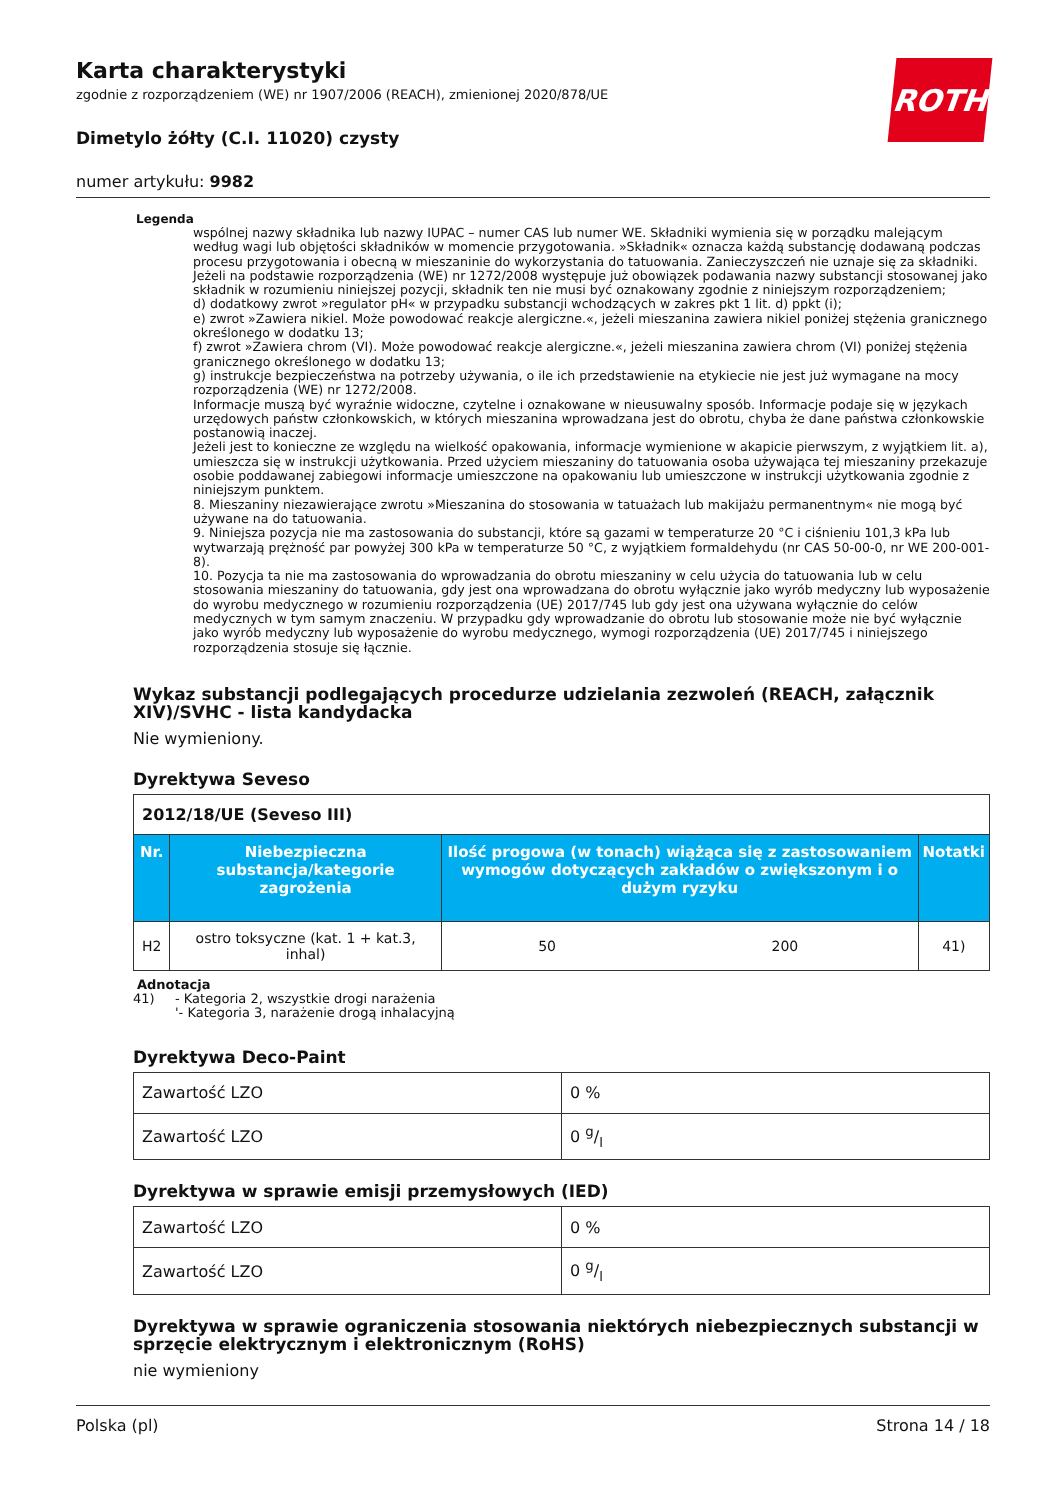ROTH
Karta charakterystyki
zgodnie z rozporządzeniem (WE) nr 1907/2006 (REACH), zmienionej 2020/878/UE
Dimetylo żółty (C.I. 11020) czysty
numer artykułu: 9982
Legenda
wspólnej nazwy składnika lub nazwy IUPAC – numer CAS lub numer WE. Składniki wymienia się w porządku malejącym według wagi lub objętości składników w momencie przygotowania. »Składnik« oznacza każdą substancję dodawaną podczas procesu przygotowania i obecną w mieszaninie do wykorzystania do tatuowania. Zanieczyszczeń nie uznaje się za składniki. Jeżeli na podstawie rozporządzenia (WE) nr 1272/2008 występuje już obowiązek podawania nazwy substancji stosowanej jako składnik w rozumieniu niniejszej pozycji, składnik ten nie musi być oznakowany zgodnie z niniejszym rozporządzeniem;
d) dodatkowy zwrot »regulator pH« w przypadku substancji wchodzących w zakres pkt 1 lit. d) ppkt (i);
e) zwrot »Zawiera nikiel. Może powodować reakcje alergiczne.«, jeżeli mieszanina zawiera nikiel poniżej stężenia granicznego określonego w dodatku 13;
f) zwrot »Zawiera chrom (VI). Może powodować reakcje alergiczne.«, jeżeli mieszanina zawiera chrom (VI) poniżej stężenia granicznego określonego w dodatku 13;
g) instrukcje bezpieczeństwa na potrzeby używania, o ile ich przedstawienie na etykiecie nie jest już wymagane na mocy rozporządzenia (WE) nr 1272/2008.
Informacje muszą być wyraźnie widoczne, czytelne i oznakowane w nieusuwalny sposób. Informacje podaje się w językach urzędowych państw członkowskich, w których mieszanina wprowadzana jest do obrotu, chyba że dane państwa członkowskie postanowią inaczej.
Jeżeli jest to konieczne ze względu na wielkość opakowania, informacje wymienione w akapicie pierwszym, z wyjątkiem lit. a), umieszcza się w instrukcji użytkowania. Przed użyciem mieszaniny do tatuowania osoba używająca tej mieszaniny przekazuje osobie poddawanej zabiegowi informacje umieszczone na opakowaniu lub umieszczone w instrukcji użytkowania zgodnie z niniejszym punktem.
8. Mieszaniny niezawierające zwrotu »Mieszanina do stosowania w tatuażach lub makijażu permanentnym« nie mogą być używane na do tatuowania.
9. Niniejsza pozycja nie ma zastosowania do substancji, które są gazami w temperaturze 20 °C i ciśnieniu 101,3 kPa lub wytwarzają prężność par powyżej 300 kPa w temperaturze 50 °C, z wyjątkiem formaldehydu (nr CAS 50-00-0, nr WE 200-001-8).
10. Pozycja ta nie ma zastosowania do wprowadzania do obrotu mieszaniny w celu użycia do tatuowania lub w celu stosowania mieszaniny do tatuowania, gdy jest ona wprowadzana do obrotu wyłącznie jako wyrób medyczny lub wyposażenie do wyrobu medycznego w rozumieniu rozporządzenia (UE) 2017/745 lub gdy jest ona używana wyłącznie do celów medycznych w tym samym znaczeniu. W przypadku gdy wprowadzanie do obrotu lub stosowanie może nie być wyłącznie jako wyrób medyczny lub wyposażenie do wyrobu medycznego, wymogi rozporządzenia (UE) 2017/745 i niniejszego rozporządzenia stosuje się łącznie.
Wykaz substancji podlegających procedurze udzielania zezwoleń (REACH, załącznik XIV)/SVHC - lista kandydacka
Nie wymieniony.
Dyrektywa Seveso
| 2012/18/UE (Seveso III) | | | | |
| --- | --- | --- | --- | --- |
| Nr. | Niebezpieczna substancja/kategorie zagrożenia | Ilość progowa (w tonach) wiążąca się z zastosowaniem wymogów dotyczących zakładów o zwiększonym i o dużym ryzyku | | Notatki |
| H2 | ostro toksyczne (kat. 1 + kat.3, inhal) | 50 | 200 | 41) |
Adnotacja
41) - Kategoria 2, wszystkie drogi narażenia
'- Kategoria 3, narażenie drogą inhalacyjną
Dyrektywa Deco-Paint
| Zawartość LZO | 0 % |
| Zawartość LZO | 0 g/l |
Dyrektywa w sprawie emisji przemysłowych (IED)
| Zawartość LZO | 0 % |
| Zawartość LZO | 0 g/l |
Dyrektywa w sprawie ograniczenia stosowania niektórych niebezpiecznych substancji w sprzęcie elektrycznym i elektronicznym (RoHS)
nie wymieniony
Polska (pl) Strona 14 / 18